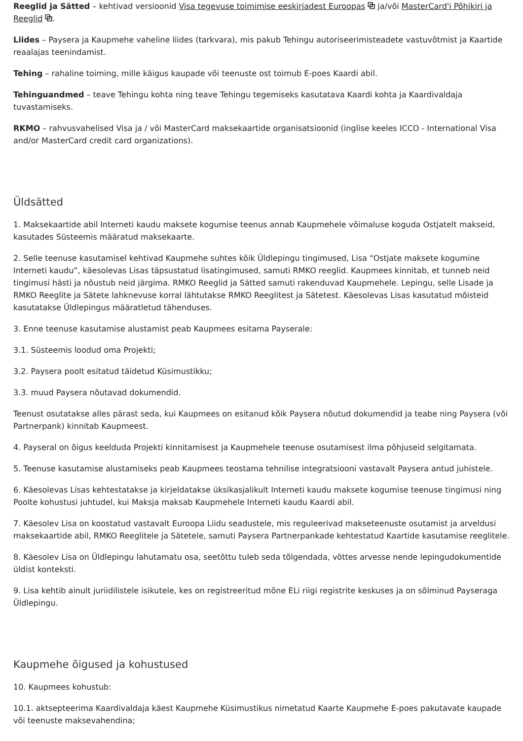Reeglid ja Sätted – kehtivad versioonid Visa tegevuse toimimise eeskirjadest Euroopas ⧉ ja/või MasterCard'i Põhikiri ja Reeglid ⧉.
Liides – Paysera ja Kaupmehe vaheline liides (tarkvara), mis pakub Tehingu autoriseerimisteadete vastuvõtmist ja Kaartide reaalajas teenindamist.
Tehing – rahaline toiming, mille käigus kaupade või teenuste ost toimub E-poes Kaardi abil.
Tehinguandmed – teave Tehingu kohta ning teave Tehingu tegemiseks kasutatava Kaardi kohta ja Kaardivaldaja tuvastamiseks.
RKMO – rahvusvahelised Visa ja / või MasterCard maksekaartide organisatsioonid (inglise keeles ICCO - International Visa and/or MasterCard credit card organizations).
Üldsätted
1. Maksekaartide abil Interneti kaudu maksete kogumise teenus annab Kaupmehele võimaluse koguda Ostjatelt makseid, kasutades Süsteemis määratud maksekaarte.
2. Selle teenuse kasutamisel kehtivad Kaupmehe suhtes kõik Üldlepingu tingimused, Lisa “Ostjate maksete kogumine Interneti kaudu”, käesolevas Lisas täpsustatud lisatingimused, samuti RMKO reeglid. Kaupmees kinnitab, et tunneb neid tingimusi hästi ja nõustub neid järgima. RMKO Reeglid ja Sätted samuti rakenduvad Kaupmehele. Lepingu, selle Lisade ja RMKO Reeglite ja Sätete lahknevuse korral lähtutakse RMKO Reeglitest ja Sätetest. Käesolevas Lisas kasutatud mõisteid kasutatakse Üldlepingus määratletud tähenduses.
3. Enne teenuse kasutamise alustamist peab Kaupmees esitama Payserale:
3.1. Süsteemis loodud oma Projekti;
3.2. Paysera poolt esitatud täidetud Küsimustikku;
3.3. muud Paysera nõutavad dokumendid.
Teenust osutatakse alles pärast seda, kui Kaupmees on esitanud kõik Paysera nõutud dokumendid ja teabe ning Paysera (või Partnerpank) kinnitab Kaupmeest.
4. Payseral on õigus keelduda Projekti kinnitamisest ja Kaupmehele teenuse osutamisest ilma põhjuseid selgitamata.
5. Teenuse kasutamise alustamiseks peab Kaupmees teostama tehnilise integratsiooni vastavalt Paysera antud juhistele.
6. Käesolevas Lisas kehtestatakse ja kirjeldatakse üksikasjalikult Interneti kaudu maksete kogumise teenuse tingimusi ning Poolte kohustusi juhtudel, kui Maksja maksab Kaupmehele Interneti kaudu Kaardi abil.
7. Käesolev Lisa on koostatud vastavalt Euroopa Liidu seadustele, mis reguleerivad makseteenuste osutamist ja arveldusi maksekaartide abil, RMKO Reeglitele ja Sätetele, samuti Paysera Partnerpankade kehtestatud Kaartide kasutamise reeglitele.
8. Käesolev Lisa on Üldlepingu lahutamatu osa, seetõttu tuleb seda tõlgendada, võttes arvesse nende lepingudokumentide üldist konteksti.
9. Lisa kehtib ainult juriidilistele isikutele, kes on registreeritud mõne ELi riigi registrite keskuses ja on sõlminud Payseraga Üldlepingu.
Kaupmehe õigused ja kohustused
10. Kaupmees kohustub:
10.1. aktsepteerima Kaardivaldaja käest Kaupmehe Küsimustikus nimetatud Kaarte Kaupmehe E-poes pakutavate kaupade või teenuste maksevahendina;